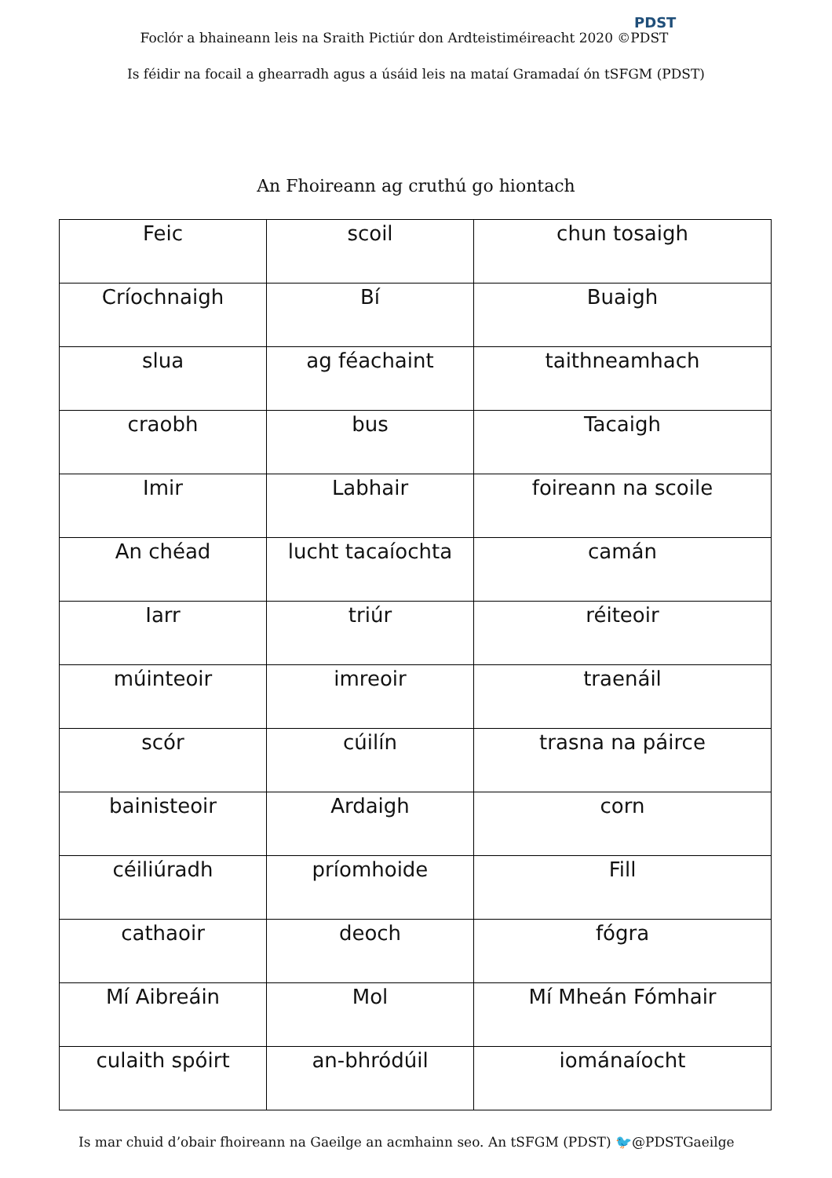Foclór a bhaineann leis na Sraith Pictiúr don Ardteistiméireacht 2020 ©PDST
PDST
Is féidir na focail a ghearradh agus a úsáid leis na mataí Gramadaí ón tSFGM (PDST)
An Fhoireann ag cruthú go hiontach
| Feic | scoil | chun tosaigh |
| Críochnaigh | Bí | Buaigh |
| slua | ag féachaint | taithneamhach |
| craobh | bus | Tacaigh |
| Imir | Labhair | foireann na scoile |
| An chéad | lucht tacaíochta | camán |
| Iarr | triúr | réiteoir |
| múinteoir | imreoir | traenáil |
| scór | cúilín | trasna na páirce |
| bainisteoir | Ardaigh | corn |
| céiliúradh | príomhoide | Fill |
| cathaoir | deoch | fógra |
| Mí Aibreáin | Mol | Mí Mheán Fómhair |
| culaith spóirt | an-bhródúil | iománaíocht |
Is mar chuid d’obair fhoireann na Gaeilge an acmhainn seo. An tSFGM (PDST) 🐦@PDSTGaeilge